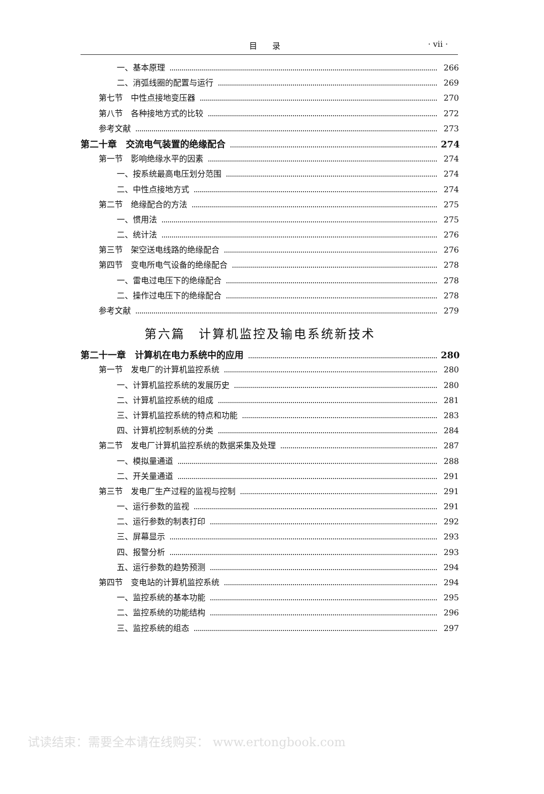目录 · vii ·
一、基本原理 266
二、消弧线圈的配置与运行 269
第七节　中性点接地变压器 270
第八节　各种接地方式的比较 272
参考文献 273
第二十章　交流电气装置的绝缘配合 274
第一节　影响绝缘水平的因素 274
一、按系统最高电压划分范围 274
二、中性点接地方式 274
第二节　绝缘配合的方法 275
一、惯用法 275
二、统计法 276
第三节　架空送电线路的绝缘配合 276
第四节　变电所电气设备的绝缘配合 278
一、雷电过电压下的绝缘配合 278
二、操作过电压下的绝缘配合 278
参考文献 279
第六篇　计算机监控及输电系统新技术
第二十一章　计算机在电力系统中的应用 280
第一节　发电厂的计算机监控系统 280
一、计算机监控系统的发展历史 280
二、计算机监控系统的组成 281
三、计算机监控系统的特点和功能 283
四、计算机控制系统的分类 284
第二节　发电厂计算机监控系统的数据采集及处理 287
一、模拟量通道 288
二、开关量通道 291
第三节　发电厂生产过程的监视与控制 291
一、运行参数的监视 291
二、运行参数的制表打印 292
三、屏幕显示 293
四、报警分析 293
五、运行参数的趋势预测 294
第四节　变电站的计算机监控系统 294
一、监控系统的基本功能 295
二、监控系统的功能结构 296
三、监控系统的组态 297
试读结束：需要全本请在线购买： www.ertongbook.com